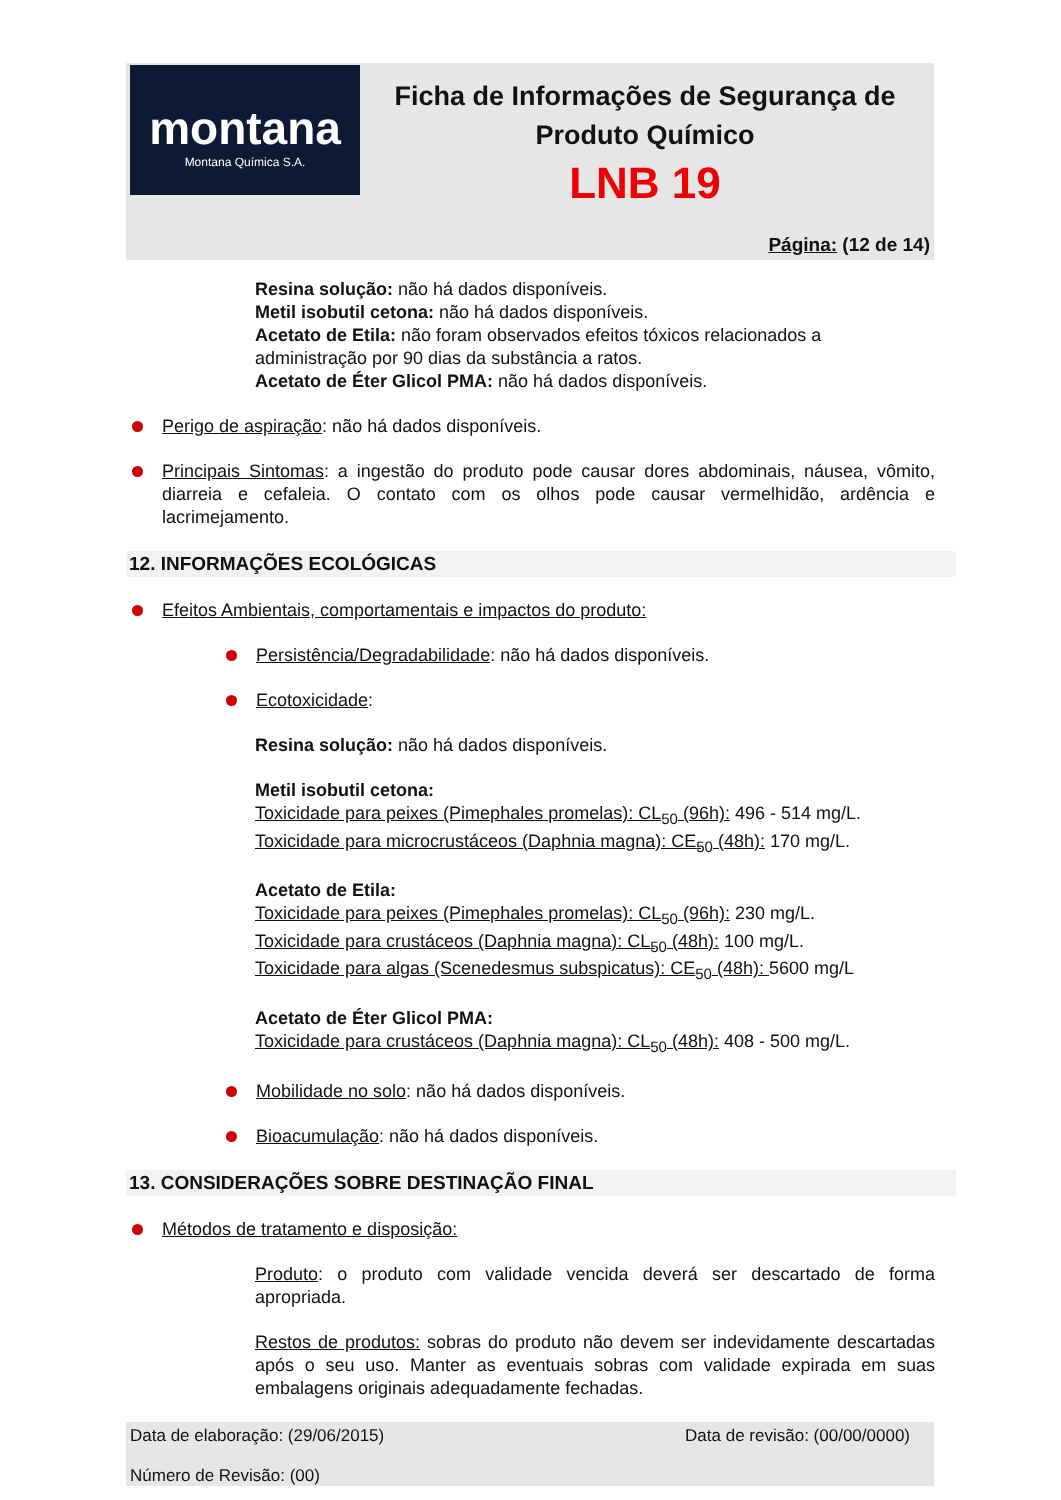montana
Montana Química S.A.
Ficha de Informações de Segurança de Produto Químico
LNB 19
Página: (12 de 14)
Resina solução: não há dados disponíveis.
Metil isobutil cetona: não há dados disponíveis.
Acetato de Etila: não foram observados efeitos tóxicos relacionados a administração por 90 dias da substância a ratos.
Acetato de Éter Glicol PMA: não há dados disponíveis.
Perigo de aspiração: não há dados disponíveis.
Principais Sintomas: a ingestão do produto pode causar dores abdominais, náusea, vômito, diarreia e cefaleia. O contato com os olhos pode causar vermelhidão, ardência e lacrimejamento.
12. INFORMAÇÕES ECOLÓGICAS
Efeitos Ambientais, comportamentais e impactos do produto:
Persistência/Degradabilidade: não há dados disponíveis.
Ecotoxicidade:
Resina solução: não há dados disponíveis.
Metil isobutil cetona:
Toxicidade para peixes (Pimephales promelas): CL<sub>50</sub> (96h): 496 - 514 mg/L.
Toxicidade para microcrustáceos (Daphnia magna): CE<sub>50</sub> (48h): 170 mg/L.
Acetato de Etila:
Toxicidade para peixes (Pimephales promelas): CL<sub>50</sub> (96h): 230 mg/L.
Toxicidade para crustáceos (Daphnia magna): CL<sub>50</sub> (48h): 100 mg/L.
Toxicidade para algas (Scenedesmus subspicatus): CE<sub>50</sub> (48h): 5600 mg/L
Acetato de Éter Glicol PMA:
Toxicidade para crustáceos (Daphnia magna): CL<sub>50</sub> (48h): 408 - 500 mg/L.
Mobilidade no solo: não há dados disponíveis.
Bioacumulação: não há dados disponíveis.
13. CONSIDERAÇÕES SOBRE DESTINAÇÃO FINAL
Métodos de tratamento e disposição:
Produto: o produto com validade vencida deverá ser descartado de forma apropriada.
Restos de produtos: sobras do produto não devem ser indevidamente descartadas após o seu uso. Manter as eventuais sobras com validade expirada em suas embalagens originais adequadamente fechadas.
Data de revisão: (00/00/0000) Data de elaboração: (29/06/2015)
Número de Revisão: (00)